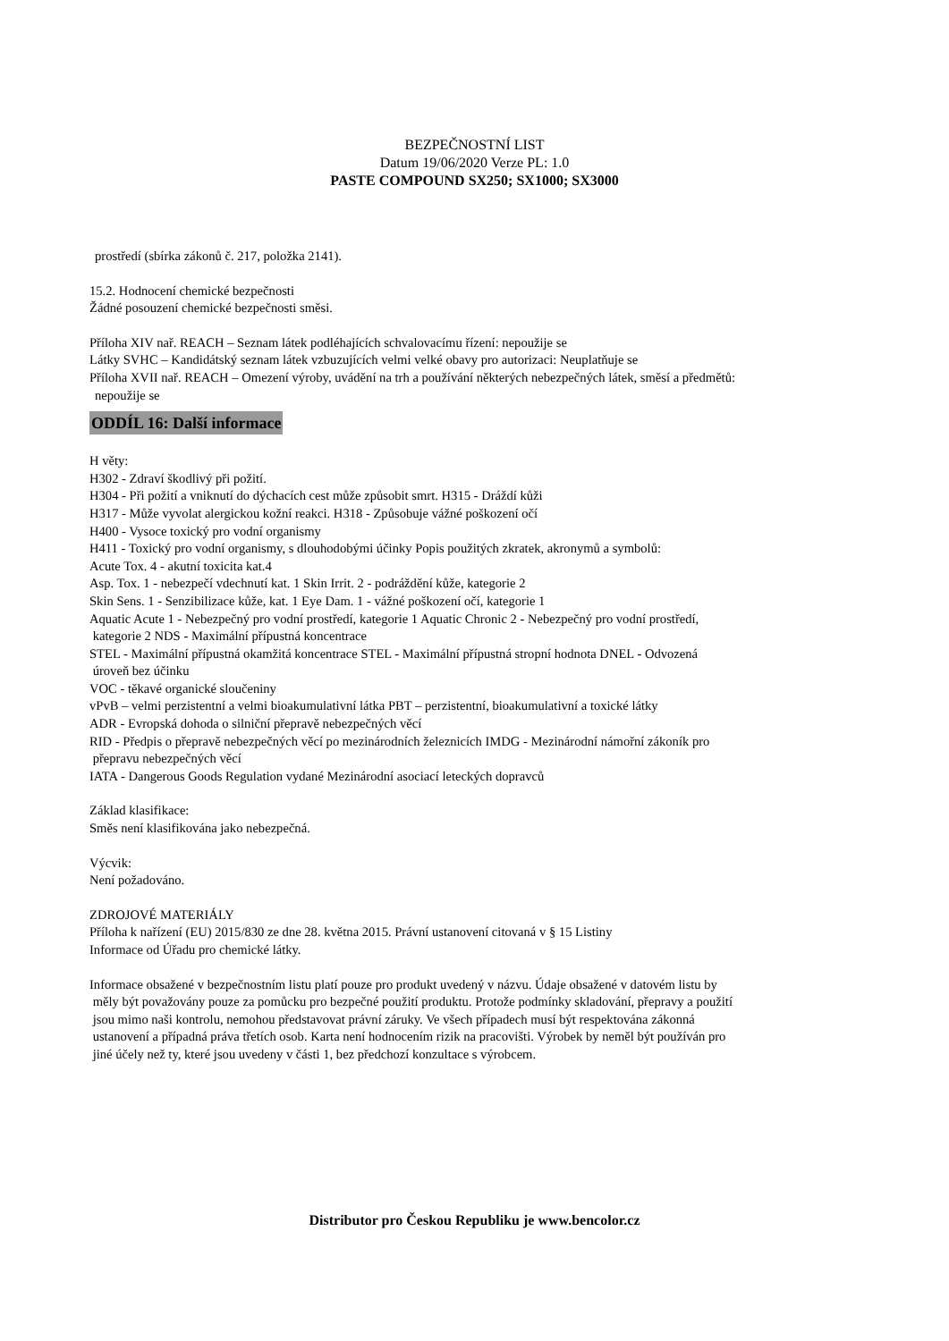BEZPEČNOSTNÍ LIST
Datum 19/06/2020 Verze PL: 1.0
PASTE COMPOUND SX250; SX1000; SX3000
prostředí (sbírka zákonů č. 217, položka 2141).
15.2. Hodnocení chemické bezpečnosti
Žádné posouzení chemické bezpečnosti směsi.
Příloha XIV nař. REACH – Seznam látek podléhajících schvalovacímu řízení: nepoužije se
Látky SVHC – Kandidátský seznam látek vzbuzujících velmi velké obavy pro autorizaci: Neuplatňuje se
Příloha XVII nař. REACH – Omezení výroby, uvádění na trh a používání některých nebezpečných látek, směsí a předmětů:
nepoužije se
ODDÍL 16: Další informace
H věty:
H302 - Zdraví škodlivý při požití.
H304 - Při požití a vniknutí do dýchacích cest může způsobit smrt. H315 - Dráždí kůži
H317 - Může vyvolat alergickou kožní reakci. H318 - Způsobuje vážné poškození očí
H400 - Vysoce toxický pro vodní organismy
H411 - Toxický pro vodní organismy, s dlouhodobými účinky Popis použitých zkratek, akronymů a symbolů:
Acute Tox. 4 - akutní toxicita kat.4
Asp. Tox. 1 - nebezpečí vdechnutí kat. 1 Skin Irrit. 2 - podráždění kůže, kategorie 2
Skin Sens. 1 - Senzibilizace kůže, kat. 1 Eye Dam. 1 - vážné poškození očí, kategorie 1
Aquatic Acute 1 - Nebezpečný pro vodní prostředí, kategorie 1 Aquatic Chronic 2 - Nebezpečný pro vodní prostředí,
kategorie 2 NDS - Maximální přípustná koncentrace
STEL - Maximální přípustná okamžitá koncentrace STEL - Maximální přípustná stropní hodnota DNEL - Odvozená
úroveň bez účinku
VOC - těkavé organické sloučeniny
vPvB – velmi perzistentní a velmi bioakumulativní látka PBT – perzistentní, bioakumulativní a toxické látky
ADR - Evropská dohoda o silniční přepravě nebezpečných věcí
RID - Předpis o přepravě nebezpečných věcí po mezinárodních železnicích IMDG - Mezinárodní námořní zákoník pro
přepravu nebezpečných věcí
IATA - Dangerous Goods Regulation vydané Mezinárodní asociací leteckých dopravců
Základ klasifikace:
Směs není klasifikována jako nebezpečná.
Výcvik:
Není požadováno.
ZDROJOVÉ MATERIÁLY
Příloha k nařízení (EU) 2015/830 ze dne 28. května 2015. Právní ustanovení citovaná v § 15 Listiny
Informace od Úřadu pro chemické látky.
Informace obsažené v bezpečnostním listu platí pouze pro produkt uvedený v názvu. Údaje obsažené v datovém listu by
měly být považovány pouze za pomůcku pro bezpečné použití produktu. Protože podmínky skladování, přepravy a použití
jsou mimo naši kontrolu, nemohou představovat právní záruky. Ve všech případech musí být respektována zákonná
ustanovení a případná práva třetích osob. Karta není hodnocením rizik na pracovišti. Výrobek by neměl být používán pro
jiné účely než ty, které jsou uvedeny v části 1, bez předchozí konzultace s výrobcem.
Distributor pro Českou Republiku je www.bencolor.cz